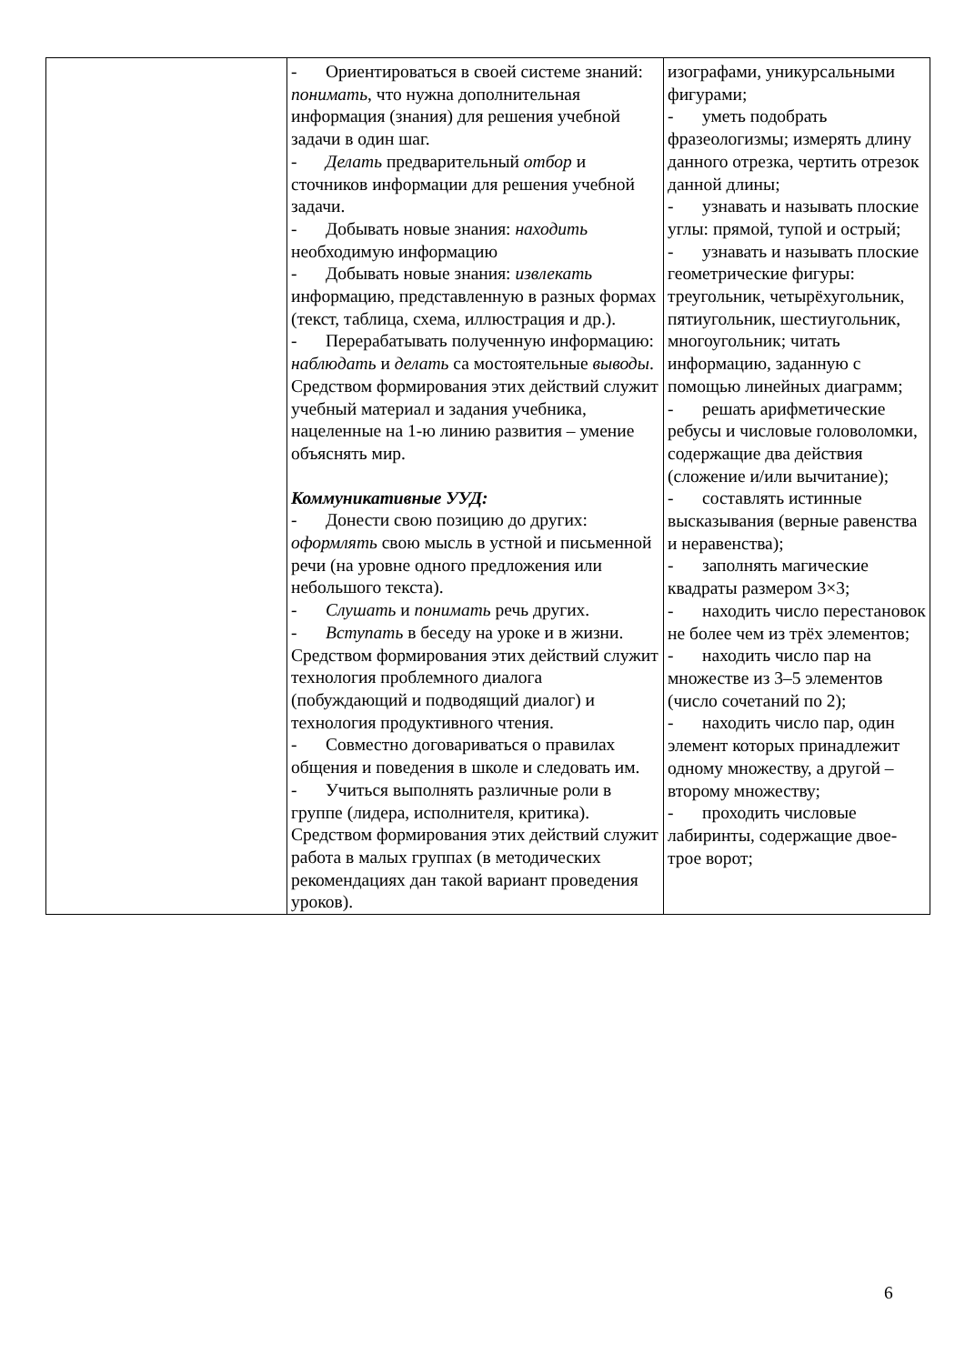| | - Ориентироваться в своей системе знаний: понимать , что нужна дополнительная информация (знания) для решения учебной задачи в один шаг. - Делать предварительный отбор и сточников информации для решения учебной задачи. - Добывать новые знания: находить необходимую информацию - Добывать новые знания: извлекать информацию, представленную в разных формах (текст, таблица, схема, иллюстрация и др.). - Перерабатывать полученную информацию: наблюдать и делать са мостоятельные выводы . Средством формирования этих действий служит учебный материал и задания учебника, нацеленные на 1-ю линию развития – умение объяснять мир. Коммуникативные УУД: - Донести свою позицию до других: оформлять свою мысль в устной и письменной речи (на уровне одного предложения или небольшого текста). - Слушать и понимать речь других. - Вступать в беседу на уроке и в жизни. Средством формирования этих действий служит технология проблемного диалога (побуждающий и подводящий диалог) и технология продуктивного чтения. - Совместно договариваться о правилах общения и поведения в школе и следовать им. - Учиться выполнять различные роли в группе (лидера, исполнителя, критика). Средством формирования этих действий служит работа в малых группах (в методических рекомендациях дан такой вариант проведения уроков). | изографами, уникурсальными фигурами; - уметь подобрать фразеологизмы; измерять длину данного отрезка, чертить отрезок данной длины; - узнавать и называть плоские углы: прямой, тупой и острый; - узнавать и называть плоские геометрические фигуры: треугольник, четырёхугольник, пятиугольник, шестиугольник, многоугольник; читать информацию, заданную с помощью линейных диаграмм; - решать арифметические ребусы и числовые головоломки, содержащие два действия (сложение и/или вычитание); - составлять истинные высказывания (верные равенства и неравенства); - заполнять магические квадраты размером 3×3; - находить число перестановок не более чем из трёх элементов; - находить число пар на множестве из 3–5 элементов (число сочетаний по 2); - находить число пар, один элемент которых принадлежит одному множеству, а другой – второму множеству; - проходить числовые лабиринты, содержащие двое-трое ворот; |
6